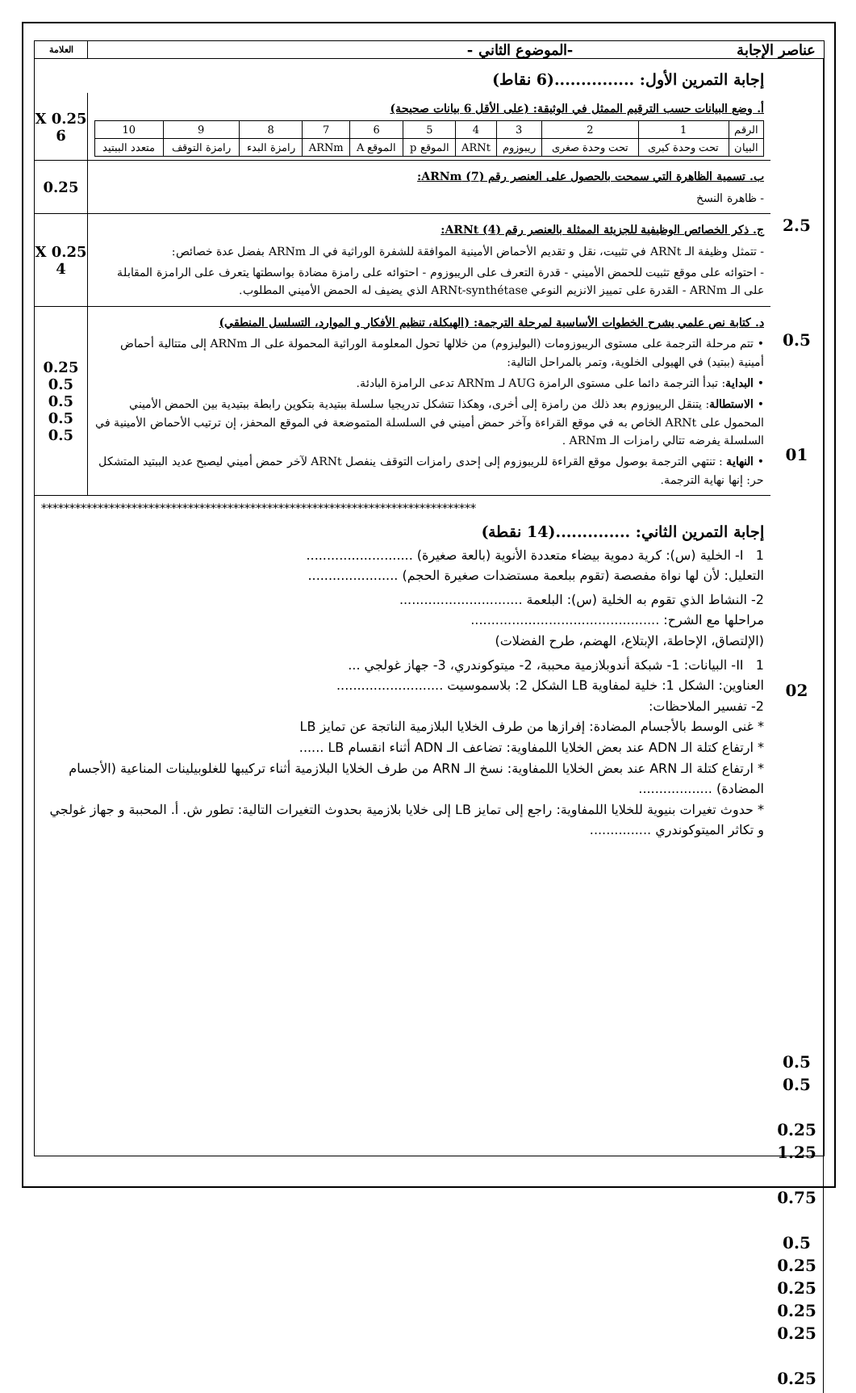عناصر الإجابة -الموضوع الثاني -
العلامة
إجابة التمرين الأول: ...............(6 نقاط)
أ. وضع البيانات حسب الترقيم الممثل في الوثيقة: (على الأقل 6 بيانات صحيحة)
| الرقم | 1 | 2 | 3 | 4 | 5 | 6 | 7 | 8 | 9 | 10 |
| البيان | تحت وحدة كبرى | تحت وحدة صغرى | ريبوزوم | ARNt | الموقع p | الموقع A | ARNm | رامزة البدء | رامزة التوقف | متعدد الببتيد |
0.25 X 6
ب. تسمية الظاهرة التي سمحت بالحصول على العنصر رقم (7) ARNm:
- ظاهرة النسخ
0.25
ج. ذكر الخصائص الوظيفية للجزيئة الممثلة بالعنصر رقم (4) ARNt:
- تتمثل وظيفة الـ ARNt في تثبيت، نقل و تقديم الأحماض الأمينية الموافقة للشفرة الوراثية في الـ ARNm بفضل عدة خصائص:
- احتوائه على موقع تثبيت للحمض الأميني - قدرة التعرف على الريبوزوم - احتوائه على رامزة مضادة بواسطتها يتعرف على الرامزة المقابلة على الـ ARNm - القدرة على تمييز الانزيم النوعي ARNt-synthétase الذي يضيف له الحمض الأميني المطلوب.
0.25 X 4
د. كتابة نص علمي يشرح الخطوات الأساسية لمرحلة الترجمة: (الهيكلة، تنظيم الأفكار و الموارد، التسلسل المنطقي)
• تتم مرحلة الترجمة على مستوى الريبوزومات (البوليزوم) من خلالها تحول المعلومة الوراثية المحمولة على الـ ARNm إلى متتالية أحماض أمينية (ببتيد) في الهيولى الخلوية، وتمر بالمراحل التالية:
• البداية: تبدأ الترجمة دائما على مستوى الرامزة AUG لـ ARNm تدعى الرامزة البادئة.
• الاستطالة: يتنقل الريبوزوم بعد ذلك من رامزة إلى أخرى، وهكذا تتشكل تدريجيا سلسلة ببتيدية بتكوين رابطة ببتيدية بين الحمض الأميني المحمول على ARNt الخاص به في موقع القراءة وآخر حمض أميني في السلسلة المتموضعة في الموقع المحفز، إن ترتيب الأحماض الأمينية في السلسلة يفرضه تتالي رامزات الـ ARNm .
• النهاية : تنتهي الترجمة بوصول موقع القراءة للريبوزوم إلى إحدى رامزات التوقف ينفصل ARNt لآخر حمض أميني ليصبح عديد الببتيد المتشكل حر: إنها نهاية الترجمة.
0.25
0.5
0.5
0.5
0.5
*****************************************************************************
إجابة التمرين الثاني: ..............(14 نقطة)
I 1- الخلية (س): كرية دموية بيضاء متعددة الأنوية (بالعة صغيرة) ..........................
التعليل: لأن لها نواة مفصصة (تقوم ببلعمة مستضدات صغيرة الحجم) ......................
2- النشاط الذي تقوم به الخلية (س): البلعمة ..............................
مراحلها مع الشرح: ..............................................
(الإلتصاق، الإحاطة، الإبتلاع، الهضم، طرح الفضلات)
II 1- البيانات: 1- شبكة أندوبلازمية محببة، 2- ميتوكوندري، 3- جهاز غولجي ...
العناوين: الشكل 1: خلية لمفاوية LB الشكل 2: بلاسموسيت ..........................
2- تفسير الملاحظات:
* غنى الوسط بالأجسام المضادة: إفرازها من طرف الخلايا البلازمية الناتجة عن تمايز LB
* ارتفاع كتلة الـ ADN عند بعض الخلايا اللمفاوية: تضاعف الـ ADN أثناء انقسام LB ......
* ارتفاع كتلة الـ ARN عند بعض الخلايا اللمفاوية: نسخ الـ ARN من طرف الخلايا البلازمية أثناء تركيبها للغلوبيلينات المناعية (الأجسام المضادة) ..................
* حدوث تغيرات بنيوية للخلايا اللمفاوية: راجع إلى تمايز LB إلى خلايا بلازمية بحدوث التغيرات التالية: تطور ش. أ. المحببة و جهاز غولجي و تكاثر الميتوكوندري ...............
2.5
0.5
01
02
0.5
0.5
0.25
1.25
0.75
0.5
0.25
0.25
0.25
0.25
0.25